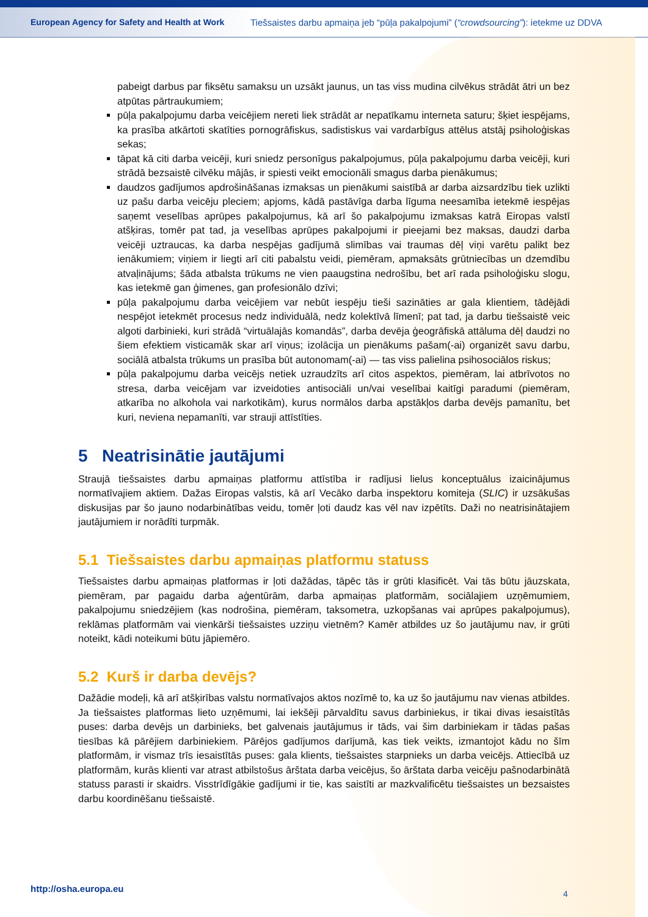European Agency for Safety and Health at Work
Tiešsaistes darbu apmaiņa jeb “pūļa pakalpojumi” (“crowdsourcing”): ietekme uz DDVA
pabeigt darbus par fiksētu samaksu un uzsākt jaunus, un tas viss mudina cilvēkus strādāt ātri un bez atpūtas pārtraukumiem;
pūļa pakalpojumu darba veicējiem nereti liek strādāt ar nepatīkamu interneta saturu; šķiet iespējams, ka prasība atkārtoti skatīties pornogrāfiskus, sadistiskus vai vardarbīgus attēlus atstāj psiholoģiskas sekas;
tāpat kā citi darba veicēji, kuri sniedz personīgus pakalpojumus, pūļa pakalpojumu darba veicēji, kuri strādā bezsaistē cilvēku mājās, ir spiesti veikt emocionāli smagus darba pienākumus;
daudzos gadījumos apdrošināšanas izmaksas un pienākumi saistībā ar darba aizsardzību tiek uzlikti uz pašu darba veicēju pleciem; apjoms, kādā pastāvīga darba līguma neesamība ietekmē iespējas saņemt veselības aprūpes pakalpojumus, kā arī šo pakalpojumu izmaksas katrā Eiropas valstī atšķiras, tomēr pat tad, ja veselības aprūpes pakalpojumi ir pieejami bez maksas, daudzi darba veicēji uztraucas, ka darba nespējas gadījumā slimības vai traumas dēļ viņi varētu palikt bez ienākumiem; viņiem ir liegti arī citi pabalstu veidi, piemēram, apmaksāts grūtniecības un dzemdību atvaļinājums; šāda atbalsta trūkums ne vien paaugstina nedrošību, bet arī rada psiholoģisku slogu, kas ietekmē gan ģimenes, gan profesionālo dzīvi;
pūļa pakalpojumu darba veicējiem var nebūt iespēju tieši sazināties ar gala klientiem, tādējādi nespējot ietekmēt procesus nedz individuālā, nedz kolektīvā līmenī; pat tad, ja darbu tiešsaistē veic algoti darbinieki, kuri strādā “virtuālajās komandās”, darba devēja ģeogrāfiskā attāluma dēļ daudzi no šiem efektiem visticamāk skar arī viņus; izolācija un pienākums pašam(-ai) organizēt savu darbu, sociālā atbalsta trūkums un prasība būt autonomam(-ai) — tas viss palielina psihosociālos riskus;
pūļa pakalpojumu darba veicējs netiek uzraudzīts arī citos aspektos, piemēram, lai atbrīvotos no stresa, darba veicējam var izveidoties antisociāli un/vai veselībai kaitīgi paradumi (piemēram, atkarība no alkohola vai narkotikām), kurus normālos darba apstākļos darba devējs pamanītu, bet kuri, neviena nepamanīti, var strauji attīstīties.
5 Neatrisinātie jautājumi
Straujā tiešsaistes darbu apmaiņas platformu attīstība ir radījusi lielus konceptuālus izaicinājumus normatīvajiem aktiem. Dažas Eiropas valstis, kā arī Vecāko darba inspektoru komiteja (SLIC) ir uzsākušas diskusijas par šo jauno nodarbinātības veidu, tomēr ļoti daudz kas vēl nav izpētīts. Daži no neatrisinātajiem jautājumiem ir norādīti turpmāk.
5.1 Tiešsaistes darbu apmaiņas platformu statuss
Tiešsaistes darbu apmaiņas platformas ir ļoti dažādas, tāpēc tās ir grūti klasificēt. Vai tās būtu jāuzskata, piemēram, par pagaidu darba aģentūrām, darba apmaiņas platformām, sociālajiem uzņēmumiem, pakalpojumu sniedzējiem (kas nodrošina, piemēram, taksometra, uzkopšanas vai aprūpes pakalpojumus), reklāmas platformām vai vienkārši tiešsaistes uzziņu vietnēm? Kamēr atbildes uz šo jautājumu nav, ir grūti noteikt, kādi noteikumi būtu jāpiemēro.
5.2 Kurš ir darba devējs?
Dažādie modeļi, kā arī atšķirības valstu normatīvajos aktos nozīmē to, ka uz šo jautājumu nav vienas atbildes. Ja tiešsaistes platformas lieto uzņēmumi, lai iekšēji pārvaldītu savus darbiniekus, ir tikai divas iesaistītās puses: darba devējs un darbinieks, bet galvenais jautājumus ir tāds, vai šim darbiniekam ir tādas pašas tiesības kā pārējiem darbiniekiem. Pārējos gadījumos darījumā, kas tiek veikts, izmantojot kādu no šīm platformām, ir vismaz trīs iesaistītās puses: gala klients, tiešsaistes starpnieks un darba veicējs. Attiecībā uz platformām, kurās klienti var atrast atbilstošus ārštata darba veicējus, šo ārštata darba veicēju pašnodarbinātā statuss parasti ir skaidrs. Visstrīdīgākie gadījumi ir tie, kas saistīti ar mazkvalificētu tiešsaistes un bezsaistes darbu koordinēšanu tiešsaistē.
http://osha.europa.eu 4